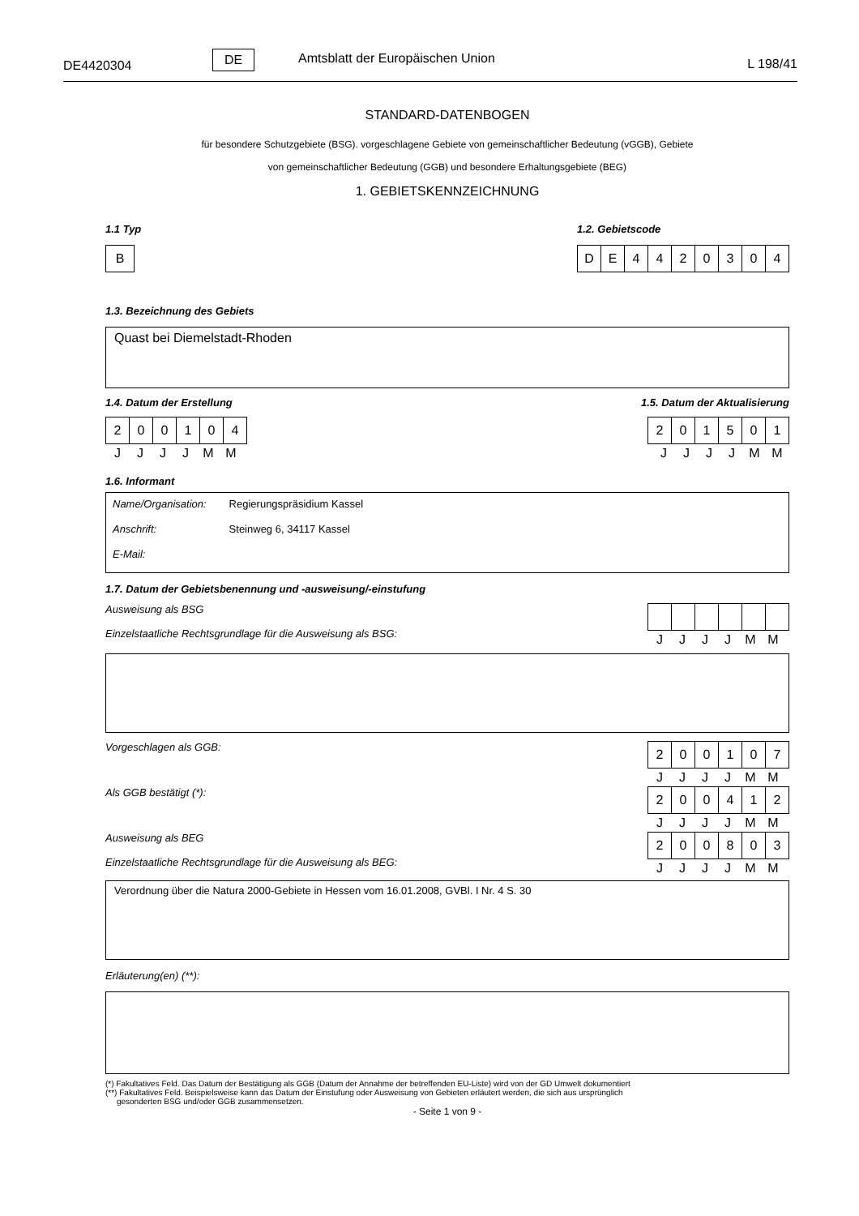DE4420304
DE Amtsblatt der Europäischen Union L 198/41
STANDARD-DATENBOGEN
für besondere Schutzgebiete (BSG). vorgeschlagene Gebiete von gemeinschaftlicher Bedeutung (vGGB), Gebiete
von gemeinschaftlicher Bedeutung (GGB) und besondere Erhaltungsgebiete (BEG)
1. GEBIETSKENNZEICHNUNG
1.1 Typ
| B |
1.2. Gebietscode
| D | E | 4 | 4 | 2 | 0 | 3 | 0 | 4 |
1.3. Bezeichnung des Gebiets
Quast bei Diemelstadt-Rhoden
1.4. Datum der Erstellung
| 2 | 0 | 0 | 1 | 0 | 4 |
| J | J | J | J | M | M |
1.5. Datum der Aktualisierung
| 2 | 0 | 1 | 5 | 0 | 1 |
| J | J | J | J | M | M |
1.6. Informant
Name/Organisation: Regierungspräsidium Kassel
Anschrift: Steinweg 6, 34117 Kassel
E-Mail:
1.7. Datum der Gebietsbenennung und -ausweisung/-einstufung
Ausweisung als BSG
Einzelstaatliche Rechtsgrundlage für die Ausweisung als BSG:
| J | J | J | J | M | M |
Vorgeschlagen als GGB:
| 2 | 0 | 0 | 1 | 0 | 7 |
| J | J | J | J | M | M |
Als GGB bestätigt (*):
| 2 | 0 | 0 | 4 | 1 | 2 |
| J | J | J | J | M | M |
Ausweisung als BEG
Einzelstaatliche Rechtsgrundlage für die Ausweisung als BEG:
| 2 | 0 | 0 | 8 | 0 | 3 |
| J | J | J | J | M | M |
Verordnung über die Natura 2000-Gebiete in Hessen vom 16.01.2008, GVBl. I Nr. 4 S. 30
Erläuterung(en) (**):
(*) Fakultatives Feld. Das Datum der Bestätigung als GGB (Datum der Annahme der betreffenden EU-Liste) wird von der GD Umwelt dokumentiert
(**) Fakultatives Feld. Beispielsweise kann das Datum der Einstufung oder Ausweisung von Gebieten erläutert werden, die sich aus ursprünglich
gesonderten BSG und/oder GGB zusammensetzen.
- Seite 1 von 9 -